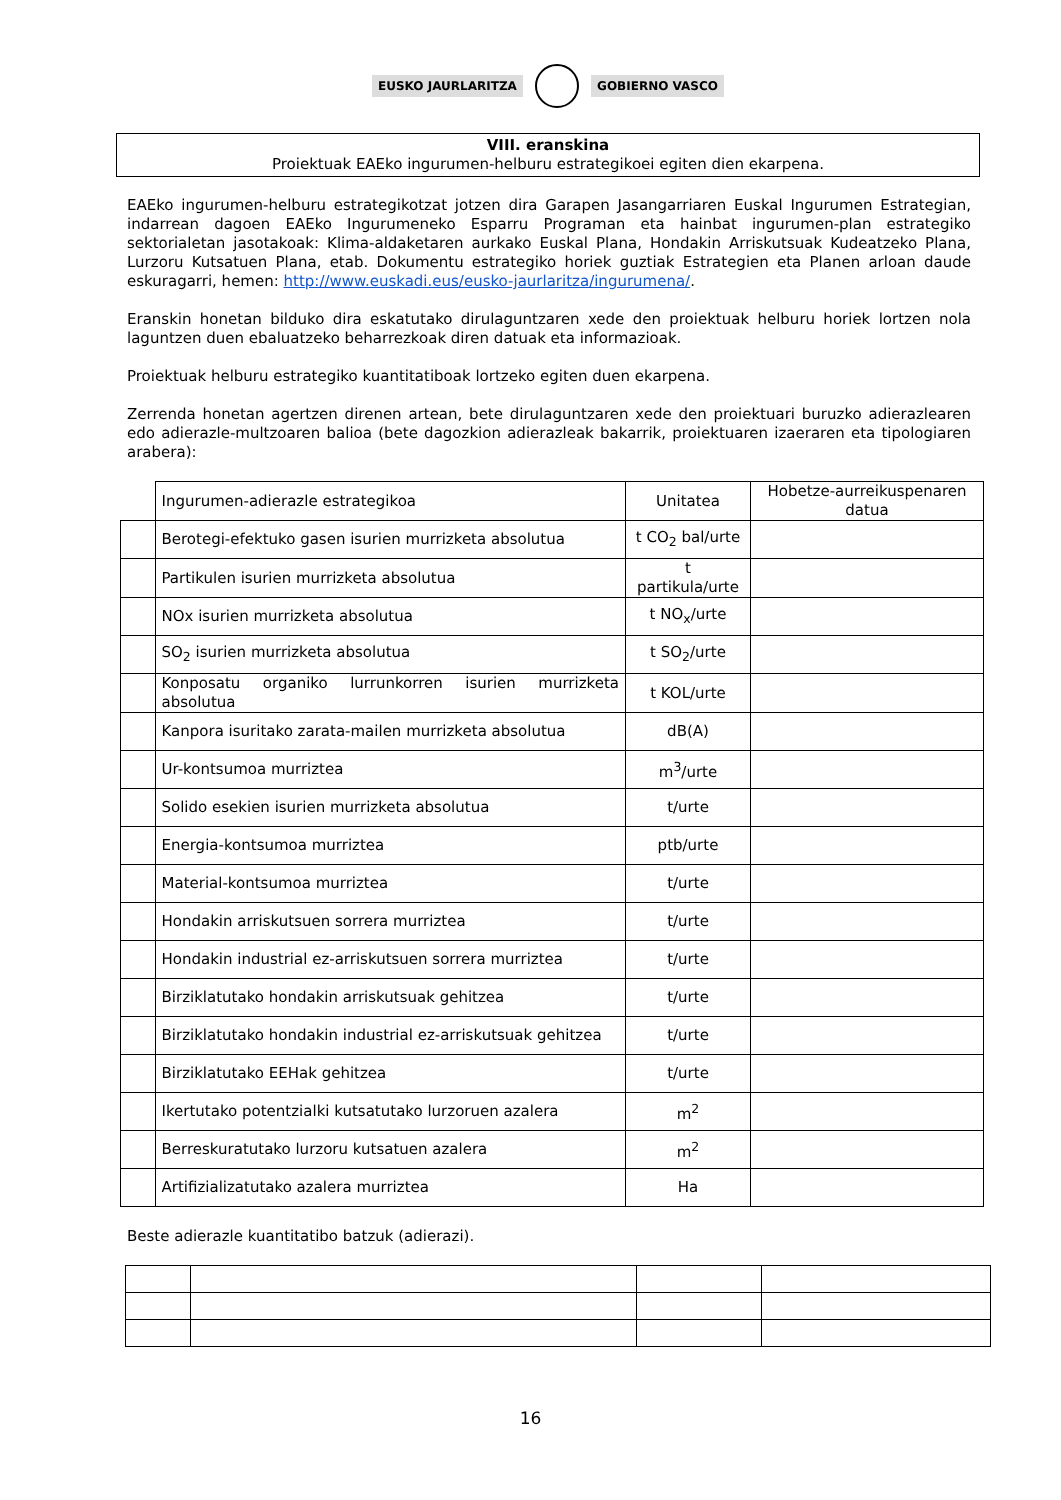EUSKO JAURLARITZA GOBIERNO VASCO
VIII. eranskina
Proiektuak EAEko ingurumen-helburu estrategikoei egiten dien ekarpena.
EAEko ingurumen-helburu estrategikotzat jotzen dira Garapen Jasangarriaren Euskal Ingurumen Estrategian, indarrean dagoen EAEko Ingurumeneko Esparru Programan eta hainbat ingurumen-plan estrategiko sektorialetan jasotakoak: Klima-aldaketaren aurkako Euskal Plana, Hondakin Arriskutsuak Kudeatzeko Plana, Lurzoru Kutsatuen Plana, etab. Dokumentu estrategiko horiek guztiak Estrategien eta Planen arloan daude eskuragarri, hemen: http://www.euskadi.eus/eusko-jaurlaritza/ingurumena/.
Eranskin honetan bilduko dira eskatutako dirulaguntzaren xede den proiektuak helburu horiek lortzen nola laguntzen duen ebaluatzeko beharrezkoak diren datuak eta informazioak.
Proiektuak helburu estrategiko kuantitatiboak lortzeko egiten duen ekarpena.
Zerrenda honetan agertzen direnen artean, bete dirulaguntzaren xede den proiektuari buruzko adierazlearen edo adierazle-multzoaren balioa (bete dagozkion adierazleak bakarrik, proiektuaren izaeraren eta tipologiaren arabera):
| | Ingurumen-adierazle estrategikoa | Unitatea | Hobetze-aurreikuspenaren datua |
| | Berotegi-efektuko gasen isurien murrizketa absolutua | t CO<sub>2</sub> bal/urte | |
| | Partikulen isurien murrizketa absolutua | t partikula/urte | |
| | NOx isurien murrizketa absolutua | t NO<sub>x</sub>/urte | |
| | SO<sub>2</sub> isurien murrizketa absolutua | t SO<sub>2</sub>/urte | |
| | Konposatu organiko lurrunkorren isurien murrizketa absolutua | t KOL/urte | |
| | Kanpora isuritako zarata-mailen murrizketa absolutua | dB(A) | |
| | Ur-kontsumoa murriztea | m<sup>3</sup>/urte | |
| | Solido esekien isurien murrizketa absolutua | t/urte | |
| | Energia-kontsumoa murriztea | ptb/urte | |
| | Material-kontsumoa murriztea | t/urte | |
| | Hondakin arriskutsuen sorrera murriztea | t/urte | |
| | Hondakin industrial ez-arriskutsuen sorrera murriztea | t/urte | |
| | Birziklatutako hondakin arriskutsuak gehitzea | t/urte | |
| | Birziklatutako hondakin industrial ez-arriskutsuak gehitzea | t/urte | |
| | Birziklatutako EEHak gehitzea | t/urte | |
| | Ikertutako potentzialki kutsatutako lurzoruen azalera | m<sup>2</sup> | |
| | Berreskuratutako lurzoru kutsatuen azalera | m<sup>2</sup> | |
| | Artifizializatutako azalera murriztea | Ha | |
Beste adierazle kuantitatibo batzuk (adierazi).
16